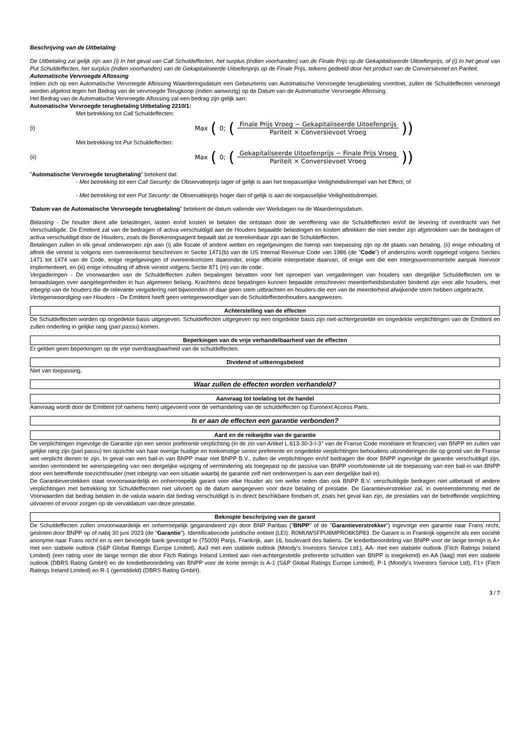Beschrijving van de Uitbetaling
De Uitbetaling zal gelijk zijn aan (i) In het geval van Call Schuldeffecten, het surplus (indien voorhanden) van de Finale Prijs op de Gekapitaliseerde Uitoefenprijs, of (i) In het geval van Put Schuldeffecten, het surplus (indien voorhanden) van de Gekapitaliseerde Uitoefenprijs op de Finale Prijs, telkens gedeeld door het product van de Conversievoet en Pariteit.
Automatische Vervroegde Aflossing
Indien zich op een Automatische Vervroegde Aflossing Waarderingsdatum een Gebeurtenis van Automatische Vervroegde terugbetaling voordoet, zullen de Schuldeffecten vervroegd worden afgelost tegen het Bedrag van de vervroegde Terugkoop (indien aanwezig) op de Datum van de Automatische Vervroegde Aflossing.
Het Bedrag van de Automatische Vervroegde Aflossing zal een bedrag zijn gelijk aan:
Automatische Vervroegde terugbetaling Uitbetaling 2210/1:
Met betrekking tot Call Schuldeffecten:
(i)
Max (0; (Finale Prijs Vroeg − Gekapitaliseerde Uitoefenprijs Pariteit × Conversievoet Vroeg))
Met betrekking tot Put Schuldeffecten:
(ii)
Max (0; (Gekapitaliseerde Uitoefenprijs − Finale Prijs Vroeg Pariteit × Conversievoet Vroeg))
"Automatische Vervroegde terugbetaling" betekent dat:
- Met betrekking tot een Call Security: de Observatieprijs lager of gelijk is aan het toepasselijke Veiligheidsdrempel van het Effect; of
- Met betrekking tot een Put Security: de Observatieprijs hoger dan of gelijk is aan de toepasselijke Veiligheidsdrempel.
"Datum van de Automatische Vervroegde terugbetaling" betekent de datum vallende vier Werkdagen na de Waarderingsdatum.
Belasting - De houder dient alle belastingen, lasten en/of kosten te betalen die ontstaan door de vereffening van de Schuldeffecten en/of de levering of overdracht van het Verschuldigde. De Emittent zal van de bedragen of activa verschuldigd aan de Houders bepaalde belastingen en kosten aftrekken die niet eerder zijn afgetrokken van de bedragen of activa verschuldigd door de Houders, zoals de Berekeningsagent bepaalt dat ze toerekenbaar zijn aan de Schuldeffecten.
Betalingen zullen in elk geval onderworpen zijn aan (i) alle fiscale of andere wetten en regelgevingen die hierop van toepassing zijn op de plaats van betaling, (ii) enige inhouding of aftrek die vereist is volgens een overeenkomst beschreven in Sectie 1471(b) van de US Internal Revenue Code van 1986 (de "Code") of anderszins wordt opgelegd volgens Secties 1471 tot 1474 van de Code, enige regelgevingen of overeenkomsten daaronder, enige officiële interpretatie daarvan, of enige wet die een intergouvernementele aanpak hiervoor implementeert, en (iii) enige inhouding of aftrek vereist volgens Sectie 871 (m) van de code.
Vergaderingen - De voorwaarden van de Schuldeffecten zullen bepalingen bevatten voor het oproepen van vergaderingen van houders van dergelijke Schuldeffecten om te beraadslagen over aangelegenheden in hun algemeen belang. Krachtens deze bepalingen kunnen bepaalde omschreven meerderheidsbesluiten bindend zijn voor alle houders, met inbegrip van de houders die de relevante vergadering niet bijwoonden of daar geen stem uitbrachten en houders die een van de meerderheid afwijkende stem hebben uitgebracht.
Vertegenwoordiging van Houders - De Emittent heeft geen vertegenwoordiger van de Schuldeffectenhouders aangewezen.
Achterstelling van de effecten
De Schuldeffecten worden op ongedekte basis uitgegeven. Schuldeffecten uitgegeven op een ongedekte basis zijn niet-achtergestelde en ongedekte verplichtingen van de Emittent en zullen onderling in gelijke rang (pari passu) komen.
Beperkingen van de vrije verhandelbaarheid van de effecten
Er gelden geen beperkingen op de vrije overdraagbaarheid van de schuldeffecten.
Dividend of uitkeringsbeleid
Niet van toepassing.
Waar zullen de effecten worden verhandeld?
Aanvraag tot toelating tot de handel
Aanvraag wordt door de Emittent (of namens hem) uitgevoerd voor de verhandeling van de schuldeffecten op Euronext Access Paris.
Is er aan de effecten een garantie verbonden?
Aard en de reikwijdte van de garantie
De verplichtingen ingevolge de Garantie zijn een senior preferente verplichting (in de zin van Artikel L.613-30-3-I-3° van de Franse Code monétaire et financier) van BNPP en zullen van gelijke rang zijn (pari passu) ten opzichte van haar overige huidige en toekomstige senior preferente en ongedekte verplichtingen behoudens uitzonderingen die op grond van de Franse wet verplicht dienen te zijn. In geval van een bail-in van BNPP maar niet BNPP B.V., zullen de verplichtingen en/of bedragen die door BNPP ingevolge de garantie verschuldigd zijn, worden verminderd ter weerspiegeling van een dergelijke wijziging of vermindering als toegepast op de passiva van BNPP voortvloeiende uit de toepassing van een bail-in van BNPP door een betreffende toezichthouder (met inbegrip van een situatie waarbij de garantie zelf niet onderworpen is aan een dergelijke bail-in).
De Garantieverstekken staat onvoorwaardelijk en onherroepelijk garant voor elke Houder als om welke reden dan ook BNPP B.V. verschuldigde bedragen niet uitbetaalt of andere verplichtingen met betrekking tot Schuldeffecnten niet uitvoert op de datum aangegeven voor deze betaling of prestatie. De Garantieverstrekker zal, in overeenstemming met de Voorwaarden dat bedrag betalen in de valuta waarin dat bedrag verschuldigd is in direct beschikbare fondsen of, zoals het geval kan zijn, de prestaties van de betreffende verplichting uitvoeren of ervoor zorgen op de vervaldatum van deze prestatie.
Beknopte beschrijving van de garant
De Schuldeffecten zullen onvoorwaardelijk en onherroepelijk gegarandeerd zijn door BNP Paribas ("BNPP" of de "Garantieverstrekker") ingevolge een garantie naar Frans recht, gesloten door BNPP op of nabij 30 juni 2023 (de "Garantie"). Identificatiecode juridische entiteit (LEI): R0MUWSFPU8MPRO8K5P83. De Garant is in Frankrijk opgericht als een société anonyme naar Frans recht en is een bevoegde bank gevestigd te (75009) Parijs, Frankrijk, aan 16, boulevard des Italiens. De kredietbeoordeling van BNPP voor de lange termijn is A+ met een stabiele outlook (S&P Global Ratings Europe Limited), Aa3 met een stabiele outlook (Moody's Investors Service Ltd.), AA- met een stabiele outlook (Fitch Ratings Ireland Limited) (een rating voor de lange termijn die door Fitch Ratings Ireland Limited aan niet-achtergestelde preferente schulden van BNPP is toegekend) en AA (laag) met een stabiele outlook (DBRS Rating GmbH) en de kredietbeoordeling van BNPP voor de korte termijn is A-1 (S&P Global Ratings Europe Limited), P-1 (Moody's Investors Service Ltd), F1+ (Fitch Ratings Ireland Limited) en R-1 (gemiddeld) (DBRS Rating GmbH).
3 / 7